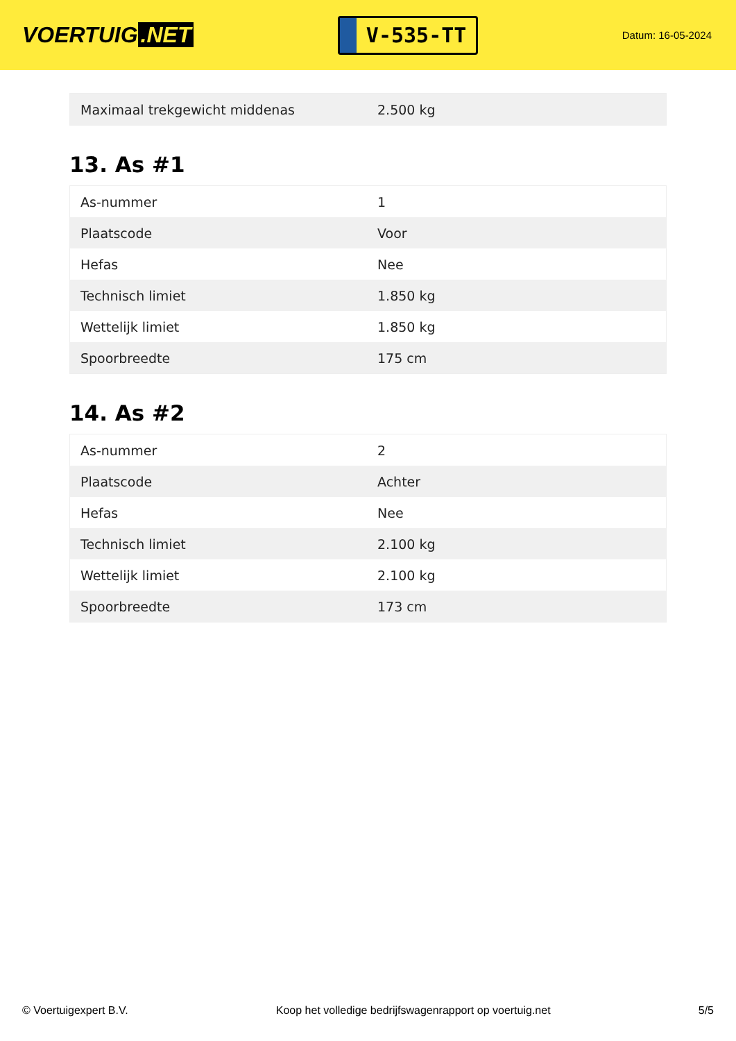VOERTUIG.NET
V-535-TT
Datum: 16-05-2024
| Maximaal trekgewicht middenas | 2.500 kg |
13. As #1
| As-nummer | 1 |
| Plaatscode | Voor |
| Hefas | Nee |
| Technisch limiet | 1.850 kg |
| Wettelijk limiet | 1.850 kg |
| Spoorbreedte | 175 cm |
14. As #2
| As-nummer | 2 |
| Plaatscode | Achter |
| Hefas | Nee |
| Technisch limiet | 2.100 kg |
| Wettelijk limiet | 2.100 kg |
| Spoorbreedte | 173 cm |
© Voertuigexpert B.V. Koop het volledige bedrijfswagenrapport op voertuig.net 5/5